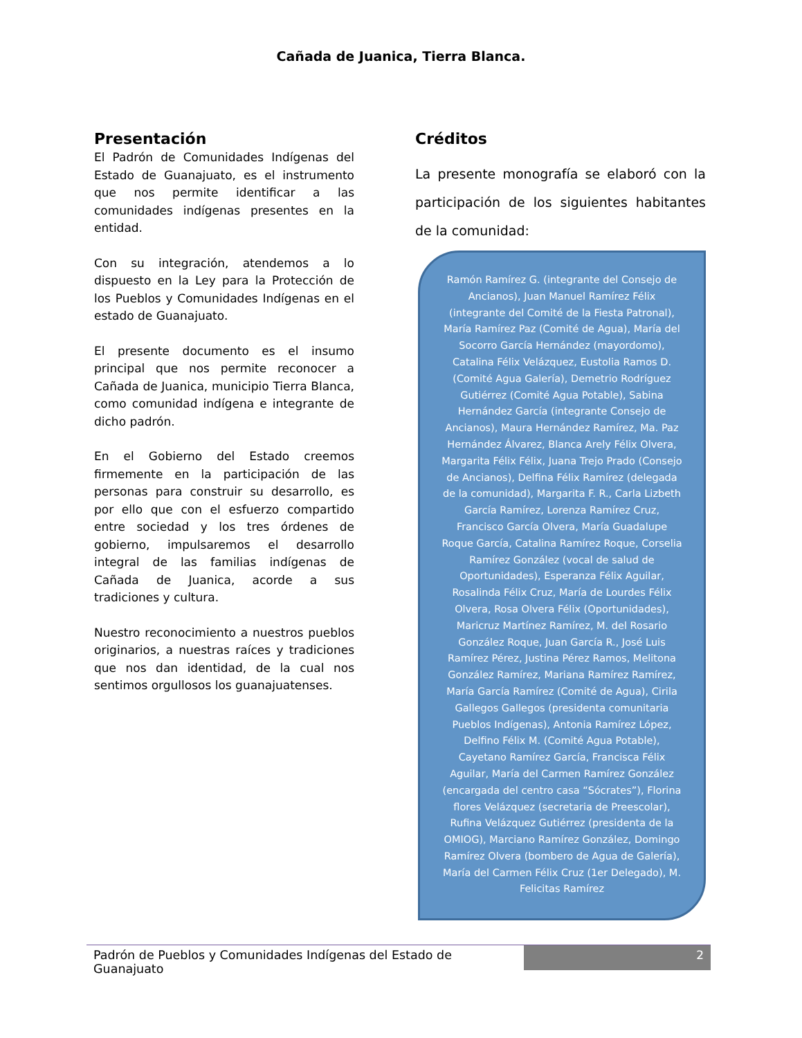Cañada de Juanica, Tierra Blanca.
Presentación
El Padrón de Comunidades Indígenas del Estado de Guanajuato, es el instrumento que nos permite identificar a las comunidades indígenas presentes en la entidad.
Con su integración, atendemos a lo dispuesto en la Ley para la Protección de los Pueblos y Comunidades Indígenas en el estado de Guanajuato.
El presente documento es el insumo principal que nos permite reconocer a Cañada de Juanica, municipio Tierra Blanca, como comunidad indígena e integrante de dicho padrón.
En el Gobierno del Estado creemos firmemente en la participación de las personas para construir su desarrollo, es por ello que con el esfuerzo compartido entre sociedad y los tres órdenes de gobierno, impulsaremos el desarrollo integral de las familias indígenas de Cañada de Juanica, acorde a sus tradiciones y cultura.
Nuestro reconocimiento a nuestros pueblos originarios, a nuestras raíces y tradiciones que nos dan identidad, de la cual nos sentimos orgullosos los guanajuatenses.
Créditos
La presente monografía se elaboró con la participación de los siguientes habitantes de la comunidad:
Ramón Ramírez G. (integrante del Consejo de Ancianos), Juan Manuel Ramírez Félix (integrante del Comité de la Fiesta Patronal), María Ramírez Paz (Comité de Agua), María del Socorro García Hernández (mayordomo), Catalina Félix Velázquez, Eustolia Ramos D. (Comité Agua Galería), Demetrio Rodríguez Gutiérrez (Comité Agua Potable), Sabina Hernández García (integrante Consejo de Ancianos), Maura Hernández Ramírez, Ma. Paz Hernández Álvarez, Blanca Arely Félix Olvera, Margarita Félix Félix, Juana Trejo Prado (Consejo de Ancianos), Delfina Félix Ramírez (delegada de la comunidad), Margarita F. R., Carla Lizbeth García Ramírez, Lorenza Ramírez Cruz, Francisco García Olvera, María Guadalupe Roque García, Catalina Ramírez Roque, Corselia Ramírez González (vocal de salud de Oportunidades), Esperanza Félix Aguilar, Rosalinda Félix Cruz, María de Lourdes Félix Olvera, Rosa Olvera Félix (Oportunidades), Maricruz Martínez Ramírez, M. del Rosario González Roque, Juan García R., José Luis Ramírez Pérez, Justina Pérez Ramos, Melitona González Ramírez, Mariana Ramírez Ramírez, María García Ramírez (Comité de Agua), Cirila Gallegos Gallegos (presidenta comunitaria Pueblos Indígenas), Antonia Ramírez López, Delfino Félix M. (Comité Agua Potable), Cayetano Ramírez García, Francisca Félix Aguilar, María del Carmen Ramírez González (encargada del centro casa “Sócrates”), Florina flores Velázquez (secretaria de Preescolar), Rufina Velázquez Gutiérrez (presidenta de la OMIOG), Marciano Ramírez González, Domingo Ramírez Olvera (bombero de Agua de Galería), María del Carmen Félix Cruz (1er Delegado), M. Felicitas Ramírez
Padrón de Pueblos y Comunidades Indígenas del Estado de Guanajuato
2